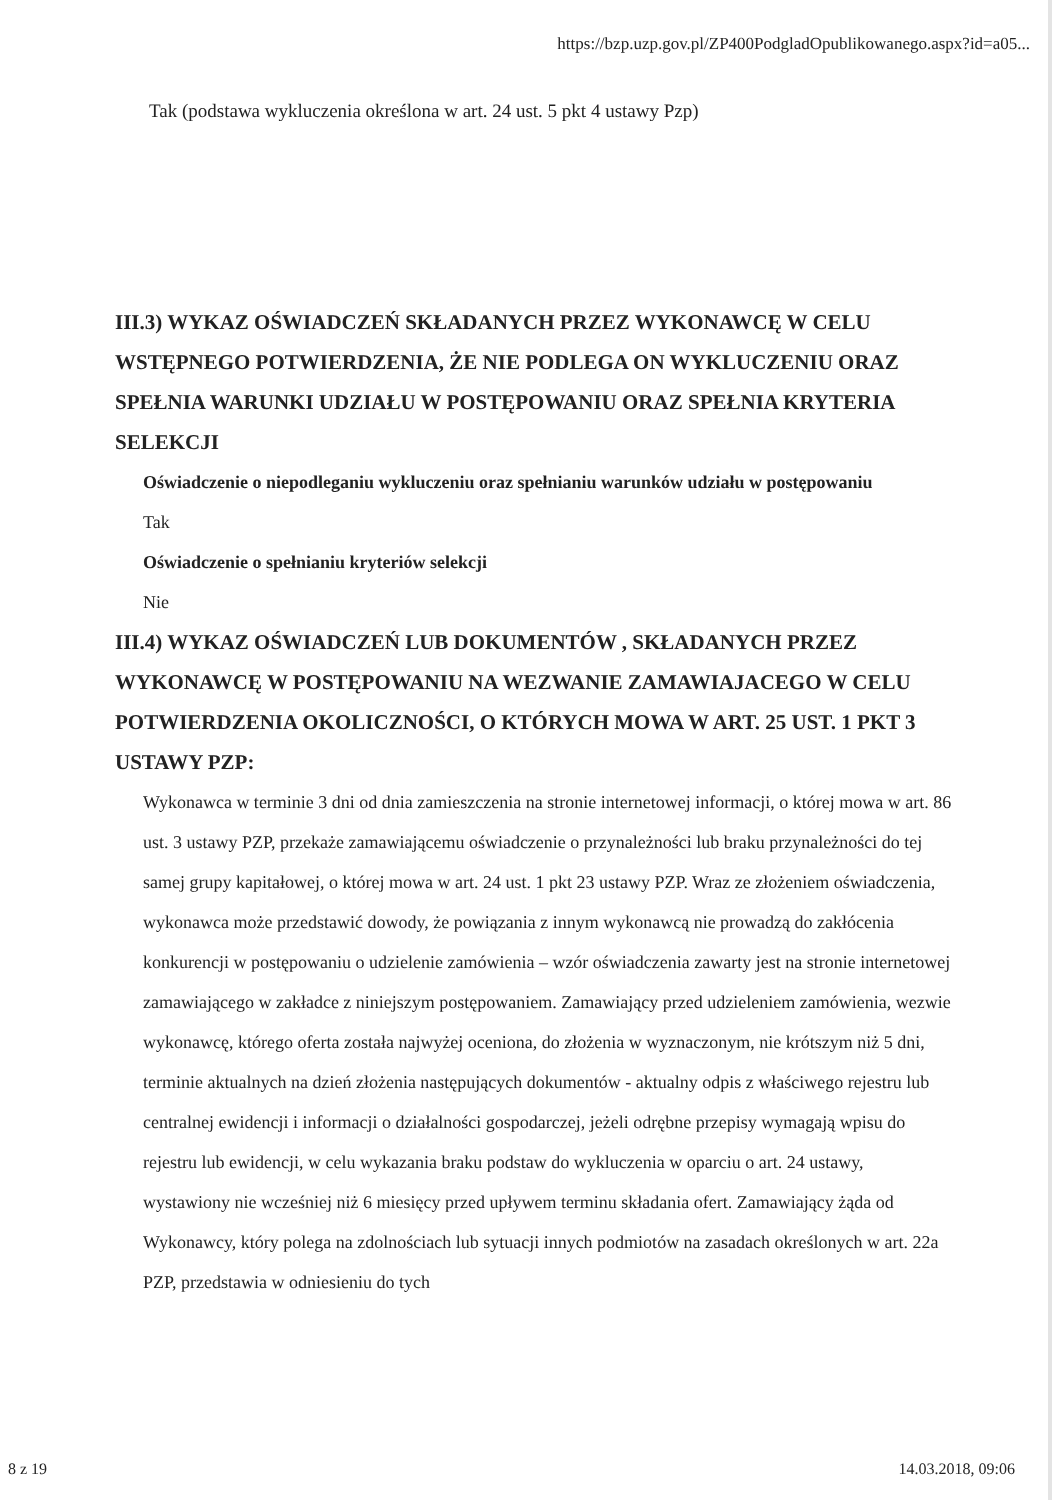https://bzp.uzp.gov.pl/ZP400PodgladOpublikowanego.aspx?id=a05...
Tak (podstawa wykluczenia określona w art. 24 ust. 5 pkt 4 ustawy Pzp)
III.3) WYKAZ OŚWIADCZEŃ SKŁADANYCH PRZEZ WYKONAWCĘ W CELU WSTĘPNEGO POTWIERDZENIA, ŻE NIE PODLEGA ON WYKLUCZENIU ORAZ SPEŁNIA WARUNKI UDZIAŁU W POSTĘPOWANIU ORAZ SPEŁNIA KRYTERIA SELEKCJI
Oświadczenie o niepodleganiu wykluczeniu oraz spełnianiu warunków udziału w postępowaniu
Tak
Oświadczenie o spełnianiu kryteriów selekcji
Nie
III.4) WYKAZ OŚWIADCZEŃ LUB DOKUMENTÓW , SKŁADANYCH PRZEZ WYKONAWCĘ W POSTĘPOWANIU NA WEZWANIE ZAMAWIAJACEGO W CELU POTWIERDZENIA OKOLICZNOŚCI, O KTÓRYCH MOWA W ART. 25 UST. 1 PKT 3 USTAWY PZP:
Wykonawca w terminie 3 dni od dnia zamieszczenia na stronie internetowej informacji, o której mowa w art. 86 ust. 3 ustawy PZP, przekaże zamawiającemu oświadczenie o przynależności lub braku przynależności do tej samej grupy kapitałowej, o której mowa w art. 24 ust. 1 pkt 23 ustawy PZP. Wraz ze złożeniem oświadczenia, wykonawca może przedstawić dowody, że powiązania z innym wykonawcą nie prowadzą do zakłócenia konkurencji w postępowaniu o udzielenie zamówienia – wzór oświadczenia zawarty jest na stronie internetowej zamawiającego w zakładce z niniejszym postępowaniem. Zamawiający przed udzieleniem zamówienia, wezwie wykonawcę, którego oferta została najwyżej oceniona, do złożenia w wyznaczonym, nie krótszym niż 5 dni, terminie aktualnych na dzień złożenia następujących dokumentów - aktualny odpis z właściwego rejestru lub centralnej ewidencji i informacji o działalności gospodarczej, jeżeli odrębne przepisy wymagają wpisu do rejestru lub ewidencji, w celu wykazania braku podstaw do wykluczenia w oparciu o art. 24 ustawy, wystawiony nie wcześniej niż 6 miesięcy przed upływem terminu składania ofert. Zamawiający żąda od Wykonawcy, który polega na zdolnościach lub sytuacji innych podmiotów na zasadach określonych w art. 22a PZP, przedstawia w odniesieniu do tych
8 z 19 14.03.2018, 09:06